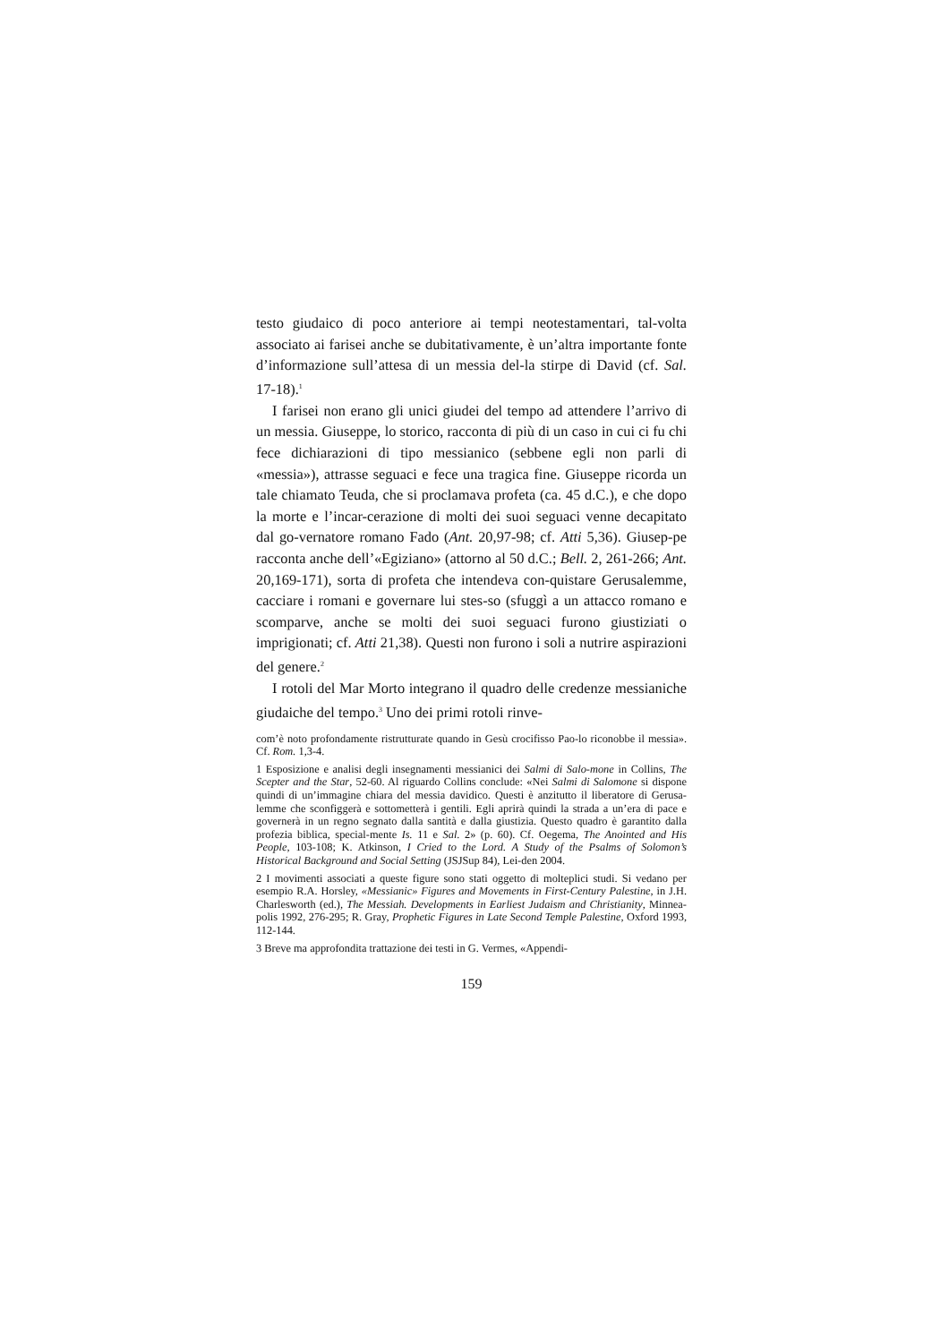testo giudaico di poco anteriore ai tempi neotestamentari, tal-volta associato ai farisei anche se dubitativamente, è un’altra importante fonte d’informazione sull’attesa di un messia del-la stirpe di David (cf. Sal. 17-18).<sup>1</sup>
I farisei non erano gli unici giudei del tempo ad attendere l’arrivo di un messia. Giuseppe, lo storico, racconta di più di un caso in cui ci fu chi fece dichiarazioni di tipo messianico (sebbene egli non parli di «messia»), attrasse seguaci e fece una tragica fine. Giuseppe ricorda un tale chiamato Teuda, che si proclamava profeta (ca. 45 d.C.), e che dopo la morte e l’incar-cerazione di molti dei suoi seguaci venne decapitato dal go-vernatore romano Fado (Ant. 20,97-98; cf. Atti 5,36). Giusep-pe racconta anche dell’«Egiziano» (attorno al 50 d.C.; Bell. 2, 261-266; Ant. 20,169-171), sorta di profeta che intendeva con-quistare Gerusalemme, cacciare i romani e governare lui stes-so (sfuggì a un attacco romano e scomparve, anche se molti dei suoi seguaci furono giustiziati o imprigionati; cf. Atti 21,38). Questi non furono i soli a nutrire aspirazioni del genere.<sup>2</sup>
I rotoli del Mar Morto integrano il quadro delle credenze messianiche giudaiche del tempo.<sup>3</sup> Uno dei primi rotoli rinve-
com’è noto profondamente ristrutturate quando in Gesù crocifisso Pao-lo riconobbe il messia». Cf. Rom. 1,3-4.
1 Esposizione e analisi degli insegnamenti messianici dei Salmi di Salo-mone in Collins, The Scepter and the Star, 52-60. Al riguardo Collins conclude: «Nei Salmi di Salomone si dispone quindi di un’immagine chiara del messia davidico. Questi è anzitutto il liberatore di Gerusa-lemme che sconfiggerà e sottometterà i gentili. Egli aprirà quindi la strada a un’era di pace e governerà in un regno segnato dalla santità e dalla giustizia. Questo quadro è garantito dalla profezia biblica, special-mente Is. 11 e Sal. 2» (p. 60). Cf. Oegema, The Anointed and His People, 103-108; K. Atkinson, I Cried to the Lord. A Study of the Psalms of Solomon’s Historical Background and Social Setting (JSJSup 84), Lei-den 2004.
2 I movimenti associati a queste figure sono stati oggetto di molteplici studi. Si vedano per esempio R.A. Horsley, «Messianic» Figures and Movements in First-Century Palestine, in J.H. Charlesworth (ed.), The Messiah. Developments in Earliest Judaism and Christianity, Minnea-polis 1992, 276-295; R. Gray, Prophetic Figures in Late Second Temple Palestine, Oxford 1993, 112-144.
3 Breve ma approfondita trattazione dei testi in G. Vermes, «Appendi-
159